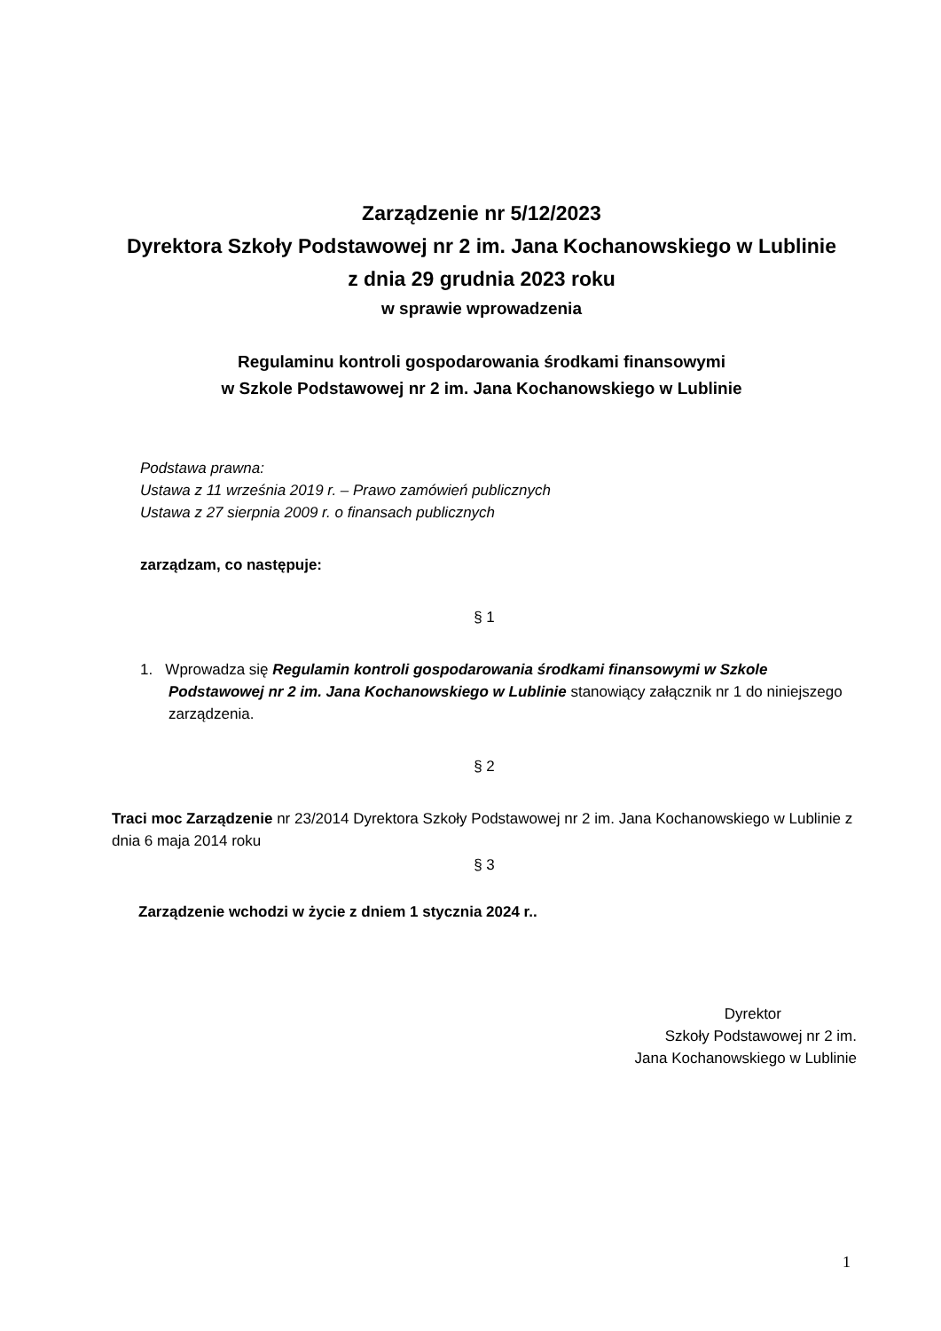Zarządzenie nr 5/12/2023
Dyrektora Szkoły Podstawowej nr 2 im. Jana Kochanowskiego w Lublinie
z dnia 29 grudnia 2023 roku
w sprawie wprowadzenia
Regulaminu kontroli gospodarowania środkami finansowymi
w Szkole Podstawowej nr 2 im. Jana Kochanowskiego w Lublinie
Podstawa prawna:
Ustawa z 11 września 2019 r. – Prawo zamówień publicznych
Ustawa z 27 sierpnia 2009 r. o finansach publicznych
zarządzam, co następuje:
§ 1
1. Wprowadza się Regulamin kontroli gospodarowania środkami finansowymi w Szkole Podstawowej nr 2 im. Jana Kochanowskiego w Lublinie stanowiący załącznik nr 1 do niniejszego zarządzenia.
§ 2
Traci moc Zarządzenie nr 23/2014 Dyrektora Szkoły Podstawowej nr 2 im. Jana Kochanowskiego w Lublinie z dnia 6 maja 2014 roku
§ 3
Zarządzenie wchodzi w życie z dniem 1 stycznia 2024 r..
Dyrektor
Szkoły Podstawowej nr 2 im.
Jana Kochanowskiego w Lublinie
1